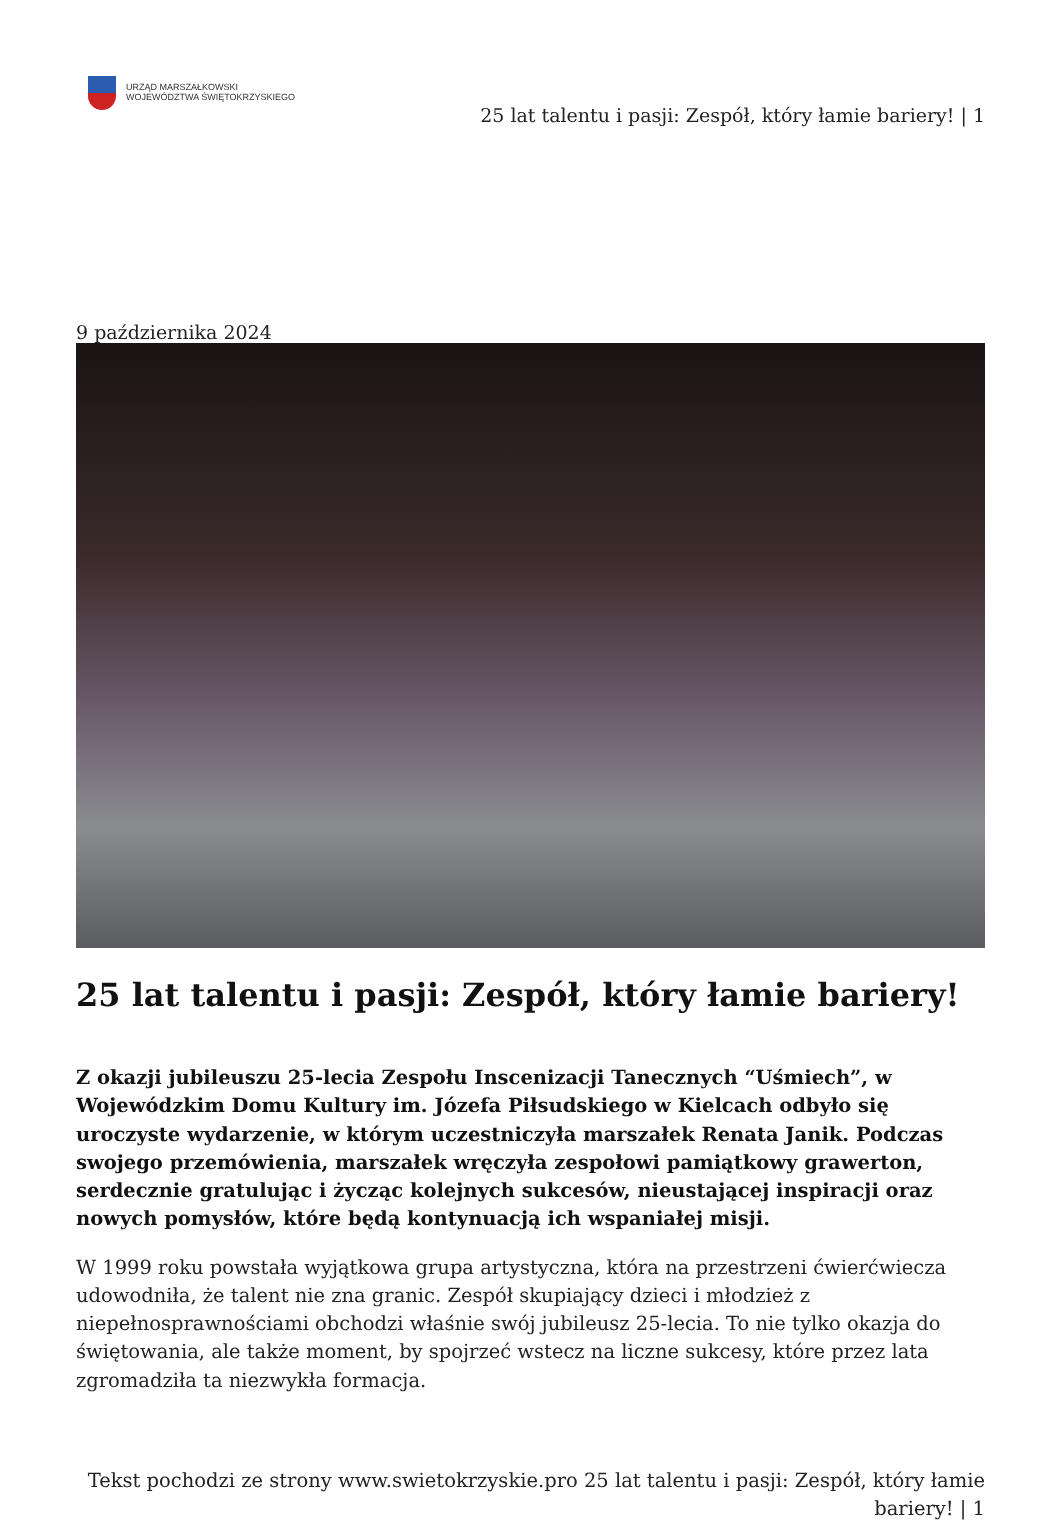URZĄD MARSZAŁKOWSKI
WOJEWÓDZTWA ŚWIĘTOKRZYSKIEGO
25 lat talentu i pasji: Zespół, który łamie bariery! | 1
9 października 2024
25 lat talentu i pasji: Zespół, który łamie bariery!
Z okazji jubileuszu 25-lecia Zespołu Inscenizacji Tanecznych “Uśmiech”, w Wojewódzkim Domu Kultury im. Józefa Piłsudskiego w Kielcach odbyło się uroczyste wydarzenie, w którym uczestniczyła marszałek Renata Janik. Podczas swojego przemówienia, marszałek wręczyła zespołowi pamiątkowy grawerton, serdecznie gratulując i życząc kolejnych sukcesów, nieustającej inspiracji oraz nowych pomysłów, które będą kontynuacją ich wspaniałej misji.
W 1999 roku powstała wyjątkowa grupa artystyczna, która na przestrzeni ćwierćwiecza udowodniła, że talent nie zna granic. Zespół skupiający dzieci i młodzież z niepełnosprawnościami obchodzi właśnie swój jubileusz 25-lecia. To nie tylko okazja do świętowania, ale także moment, by spojrzeć wstecz na liczne sukcesy, które przez lata zgromadziła ta niezwykła formacja.
Tekst pochodzi ze strony www.swietokrzyskie.pro 25 lat talentu i pasji: Zespół, który łamie bariery! | 1